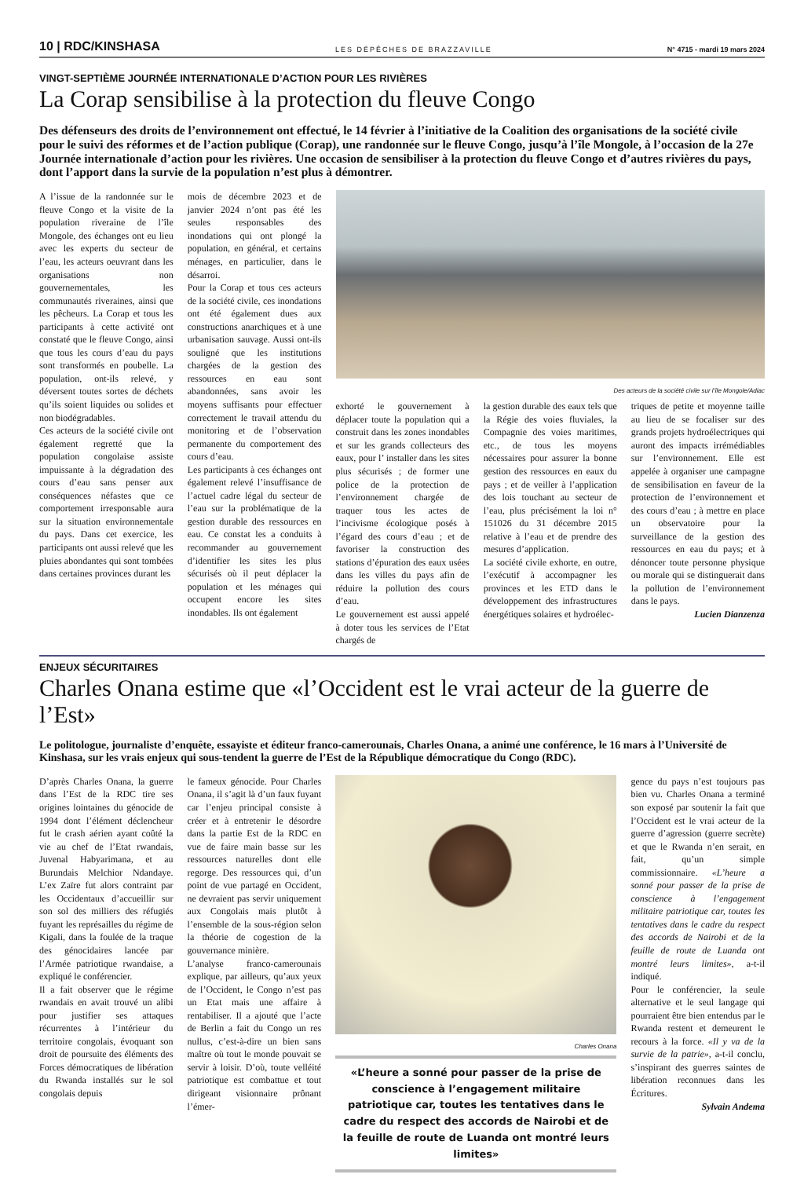10 | RDC/KINSHASA LES DÉPÊCHES DE BRAZZAVILLE N° 4715 - mardi 19 mars 2024
VINGT-SEPTIÈME JOURNÉE INTERNATIONALE D’ACTION POUR LES RIVIÈRES
La Corap sensibilise à la protection du fleuve Congo
Des défenseurs des droits de l’environnement ont effectué, le 14 février à l’initiative de la Coalition des organisations de la société civile pour le suivi des réformes et de l’action publique (Corap), une randonnée sur le fleuve Congo, jusqu’à l’île Mongole, à l’occasion de la 27e Journée internationale d’action pour les rivières. Une occasion de sensibiliser à la protection du fleuve Congo et d’autres rivières du pays, dont l’apport dans la survie de la population n’est plus à démontrer.
A l’issue de la randonnée sur le fleuve Congo et la visite de la population riveraine de l’île Mongole, des échanges ont eu lieu avec les experts du secteur de l’eau, les acteurs oeuvrant dans les organisations non gouvernementales, les communautés riveraines, ainsi que les pêcheurs. La Corap et tous les participants à cette activité ont constaté que le fleuve Congo, ainsi que tous les cours d’eau du pays sont transformés en poubelle. La population, ont-ils relevé, y déversent toutes sortes de déchets qu’ils soient liquides ou solides et non biodégradables.
Ces acteurs de la société civile ont également regretté que la population congolaise assiste impuissante à la dégradation des cours d’eau sans penser aux conséquences néfastes que ce comportement irresponsable aura sur la situation environnementale du pays. Dans cet exercice, les participants ont aussi relevé que les pluies abondantes qui sont tombées dans certaines provinces durant les
mois de décembre 2023 et de janvier 2024 n’ont pas été les seules responsables des inondations qui ont plongé la population, en général, et certains ménages, en particulier, dans le désarroi.
Pour la Corap et tous ces acteurs de la société civile, ces inondations ont été également dues aux constructions anarchiques et à une urbanisation sauvage. Aussi ont-ils souligné que les institutions chargées de la gestion des ressources en eau sont abandonnées, sans avoir les moyens suffisants pour effectuer correctement le travail attendu du monitoring et de l’observation permanente du comportement des cours d’eau.
Les participants à ces échanges ont également relevé l’insuffisance de l’actuel cadre légal du secteur de l’eau sur la problématique de la gestion durable des ressources en eau. Ce constat les a conduits à recommander au gouvernement d’identifier les sites les plus sécurisés où il peut déplacer la population et les ménages qui occupent encore les sites inondables. Ils ont également
Des acteurs de la société civile sur l’île Mongole/Adiac
exhorté le gouvernement à déplacer toute la population qui a construit dans les zones inondables et sur les grands collecteurs des eaux, pour l’ installer dans les sites plus sécurisés ; de former une police de la protection de l’environnement chargée de traquer tous les actes de l’incivisme écologique posés à l’égard des cours d’eau ; et de favoriser la construction des stations d’épuration des eaux usées dans les villes du pays afin de réduire la pollution des cours d’eau.
Le gouvernement est aussi appelé à doter tous les services de l’Etat chargés de
la gestion durable des eaux tels que la Régie des voies fluviales, la Compagnie des voies maritimes, etc., de tous les moyens nécessaires pour assurer la bonne gestion des ressources en eaux du pays ; et de veiller à l’application des lois touchant au secteur de l’eau, plus précisément la loi n° 151026 du 31 décembre 2015 relative à l’eau et de prendre des mesures d’application.
La société civile exhorte, en outre, l’exécutif à accompagner les provinces et les ETD dans le développement des infrastructures énergétiques solaires et hydroélec-
triques de petite et moyenne taille au lieu de se focaliser sur des grands projets hydroélectriques qui auront des impacts irrémédiables sur l’environnement. Elle est appelée à organiser une campagne de sensibilisation en faveur de la protection de l’environnement et des cours d’eau ; à mettre en place un observatoire pour la surveillance de la gestion des ressources en eau du pays; et à dénoncer toute personne physique ou morale qui se distinguerait dans la pollution de l’environnement dans le pays.
Lucien Dianzenza
ENJEUX SÉCURITAIRES
Charles Onana estime que «l’Occident est le vrai acteur de la guerre de l’Est»
Le politologue, journaliste d’enquête, essayiste et éditeur franco-camerounais, Charles Onana, a animé une conférence, le 16 mars à l’Université de Kinshasa, sur les vrais enjeux qui sous-tendent la guerre de l’Est de la République démocratique du Congo (RDC).
D’après Charles Onana, la guerre dans l’Est de la RDC tire ses origines lointaines du génocide de 1994 dont l’élément déclencheur fut le crash aérien ayant coûté la vie au chef de l’Etat rwandais, Juvenal Habyarimana, et au Burundais Melchior Ndandaye. L’ex Zaïre fut alors contraint par les Occidentaux d’accueillir sur son sol des milliers des réfugiés fuyant les représailles du régime de Kigali, dans la foulée de la traque des génocidaires lancée par l’Armée patriotique rwandaise, a expliqué le conférencier.
Il a fait observer que le régime rwandais en avait trouvé un alibi pour justifier ses attaques récurrentes à l’intérieur du territoire congolais, évoquant son droit de poursuite des éléments des Forces démocratiques de libération du Rwanda installés sur le sol congolais depuis
le fameux génocide. Pour Charles Onana, il s’agit là d’un faux fuyant car l’enjeu principal consiste à créer et à entretenir le désordre dans la partie Est de la RDC en vue de faire main basse sur les ressources naturelles dont elle regorge. Des ressources qui, d’un point de vue partagé en Occident, ne devraient pas servir uniquement aux Congolais mais plutôt à l’ensemble de la sous-région selon la théorie de cogestion de la gouvernance minière.
L’analyse franco-camerounais explique, par ailleurs, qu’aux yeux de l’Occident, le Congo n’est pas un Etat mais une affaire à rentabiliser. Il a ajouté que l’acte de Berlin a fait du Congo un res nullus, c’est-à-dire un bien sans maître où tout le monde pouvait se servir à loisir. D’où, toute velléité patriotique est combattue et tout dirigeant visionnaire prônant l’émer-
Charles Onana
«L’heure a sonné pour passer de la prise de conscience à l’engagement militaire patriotique car, toutes les tentatives dans le cadre du respect des accords de Nairobi et de la feuille de route de Luanda ont montré leurs limites»
gence du pays n’est toujours pas bien vu. Charles Onana a terminé son exposé par soutenir la fait que l’Occident est le vrai acteur de la guerre d’agression (guerre secrète) et que le Rwanda n’en serait, en fait, qu’un simple commissionnaire. «L’heure a sonné pour passer de la prise de conscience à l’engagement militaire patriotique car, toutes les tentatives dans le cadre du respect des accords de Nairobi et de la feuille de route de Luanda ont montré leurs limites», a-t-il indiqué.
Pour le conférencier, la seule alternative et le seul langage qui pourraient être bien entendus par le Rwanda restent et demeurent le recours à la force. «Il y va de la survie de la patrie», a-t-il conclu, s’inspirant des guerres saintes de libération reconnues dans les Écritures.
Sylvain Andema